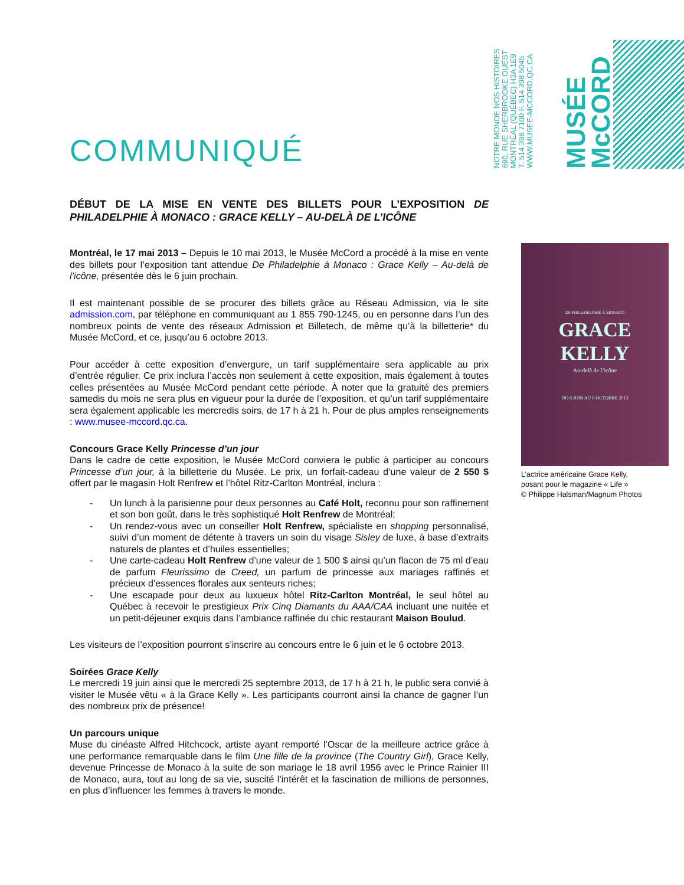COMMUNIQUÉ
NOTRE MONDE NOS HISTOIRES
690, RUE SHERBROOKE OUEST
MONTRÉAL (QUÉBEC) H3A 1E9
T. 514 398 7100 F. 514 398 5045
WWW.MUSEE-MCCORD.QC.CA
MUSÉE McCORD
DÉBUT DE LA MISE EN VENTE DES BILLETS POUR L’EXPOSITION DE PHILADELPHIE À MONACO : GRACE KELLY – AU-DELÀ DE L’ICÔNE
Montréal, le 17 mai 2013 – Depuis le 10 mai 2013, le Musée McCord a procédé à la mise en vente des billets pour l’exposition tant attendue De Philadelphie à Monaco : Grace Kelly – Au-delà de l’icône, présentée dès le 6 juin prochain.
Il est maintenant possible de se procurer des billets grâce au Réseau Admission, via le site admission.com, par téléphone en communiquant au 1 855 790-1245, ou en personne dans l’un des nombreux points de vente des réseaux Admission et Billetech, de même qu’à la billetterie* du Musée McCord, et ce, jusqu’au 6 octobre 2013.
Pour accéder à cette exposition d’envergure, un tarif supplémentaire sera applicable au prix d’entrée régulier. Ce prix inclura l’accès non seulement à cette exposition, mais également à toutes celles présentées au Musée McCord pendant cette période. À noter que la gratuité des premiers samedis du mois ne sera plus en vigueur pour la durée de l’exposition, et qu’un tarif supplémentaire sera également applicable les mercredis soirs, de 17 h à 21 h. Pour de plus amples renseignements : www.musee-mccord.qc.ca.
Concours Grace Kelly Princesse d’un jour
Dans le cadre de cette exposition, le Musée McCord conviera le public à participer au concours Princesse d’un jour, à la billetterie du Musée. Le prix, un forfait-cadeau d’une valeur de 2 550 $ offert par le magasin Holt Renfrew et l’hôtel Ritz-Carlton Montréal, inclura :
- Un lunch à la parisienne pour deux personnes au Café Holt, reconnu pour son raffinement et son bon goût, dans le très sophistiqué Holt Renfrew de Montréal;
- Un rendez-vous avec un conseiller Holt Renfrew, spécialiste en shopping personnalisé, suivi d’un moment de détente à travers un soin du visage Sisley de luxe, à base d’extraits naturels de plantes et d’huiles essentielles;
- Une carte-cadeau Holt Renfrew d’une valeur de 1 500 $ ainsi qu’un flacon de 75 ml d’eau de parfum Fleurissimo de Creed, un parfum de princesse aux mariages raffinés et précieux d’essences florales aux senteurs riches;
- Une escapade pour deux au luxueux hôtel Ritz-Carlton Montréal, le seul hôtel au Québec à recevoir le prestigieux Prix Cinq Diamants du AAA/CAA incluant une nuitée et un petit-déjeuner exquis dans l’ambiance raffinée du chic restaurant Maison Boulud.
Les visiteurs de l’exposition pourront s’inscrire au concours entre le 6 juin et le 6 octobre 2013.
Soirées Grace Kelly
Le mercredi 19 juin ainsi que le mercredi 25 septembre 2013, de 17 h à 21 h, le public sera convié à visiter le Musée vêtu « à la Grace Kelly ». Les participants courront ainsi la chance de gagner l’un des nombreux prix de présence!
Un parcours unique
Muse du cinéaste Alfred Hitchcock, artiste ayant remporté l’Oscar de la meilleure actrice grâce à une performance remarquable dans le film Une fille de la province (The Country Girl), Grace Kelly, devenue Princesse de Monaco à la suite de son mariage le 18 avril 1956 avec le Prince Rainier III de Monaco, aura, tout au long de sa vie, suscité l’intérêt et la fascination de millions de personnes, en plus d’influencer les femmes à travers le monde.
DE PHILADELPHIE À MONACO
GRACE
KELLY
Au-delà de l’icône
DU 6 JUIN AU 6 OCTOBRE 2013
L’actrice américaine Grace Kelly,
posant pour le magazine « Life »
© Philippe Halsman/Magnum Photos